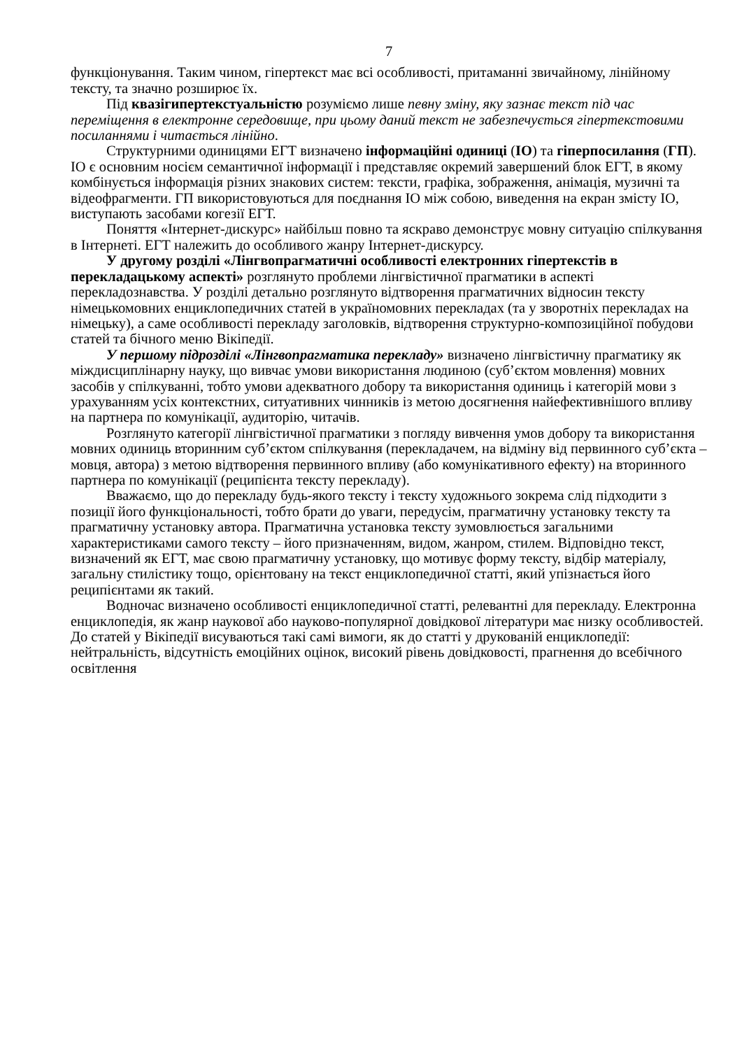7
функціонування. Таким чином, гіпертекст має всі особливості, притаманні звичайному, лінійному тексту, та значно розширює їх.
Під квазігипертекстуальністю розуміємо лише певну зміну, яку зазнає текст під час переміщення в електронне середовище, при цьому даний текст не забезпечується гіпертекстовими посиланнями і читається лінійно.
Структурними одиницями ЕГТ визначено інформаційні одиниці (ІО) та гіперпосилання (ГП). ІО є основним носієм семантичної інформації і представляє окремий завершений блок ЕГТ, в якому комбінується інформація різних знакових систем: тексти, графіка, зображення, анімація, музичні та відеофрагменти. ГП використовуються для поєднання ІО між собою, виведення на екран змісту ІО, виступають засобами когезії ЕГТ.
Поняття «Інтернет-дискурс» найбільш повно та яскраво демонструє мовну ситуацію спілкування в Інтернеті. ЕГТ належить до особливого жанру Інтернет-дискурсу.
У другому розділі «Лінгвопрагматичні особливості електронних гіпертекстів в перекладацькому аспекті» розглянуто проблеми лінгвістичної прагматики в аспекті перекладознавства. У розділі детально розглянуто відтворення прагматичних відносин тексту німецькомовних енциклопедичних статей в україномовних перекладах (та у зворотніх перекладах на німецьку), а саме особливості перекладу заголовків, відтворення структурно-композиційної побудови статей та бічного меню Вікіпедії.
У першому підрозділі «Лінгвопрагматика перекладу» визначено лінгвістичну прагматику як міждисциплінарну науку, що вивчає умови використання людиною (суб’єктом мовлення) мовних засобів у спілкуванні, тобто умови адекватного добору та використання одиниць і категорій мови з урахуванням усіх контекстних, ситуативних чинників із метою досягнення найефективнішого впливу на партнера по комунікації, аудиторію, читачів.
Розглянуто категорії лінгвістичної прагматики з погляду вивчення умов добору та використання мовних одиниць вторинним суб’єктом спілкування (перекладачем, на відміну від первинного суб’єкта – мовця, автора) з метою відтворення первинного впливу (або комунікативного ефекту) на вторинного партнера по комунікації (реципієнта тексту перекладу).
Вважаємо, що до перекладу будь-якого тексту і тексту художнього зокрема слід підходити з позиції його функціональності, тобто брати до уваги, передусім, прагматичну установку тексту та прагматичну установку автора. Прагматична установка тексту зумовлюється загальними характеристиками самого тексту – його призначенням, видом, жанром, стилем. Відповідно текст, визначений як ЕГТ, має свою прагматичну установку, що мотивує форму тексту, відбір матеріалу, загальну стилістику тощо, орієнтовану на текст енциклопедичної статті, який упізнається його реципієнтами як такий.
Водночас визначено особливості енциклопедичної статті, релевантні для перекладу. Електронна енциклопедія, як жанр наукової або науково-популярної довідкової літератури має низку особливостей. До статей у Вікіпедії висуваються такі самі вимоги, як до статті у друкованій енциклопедії: нейтральність, відсутність емоційних оцінок, високий рівень довідковості, прагнення до всебічного освітлення